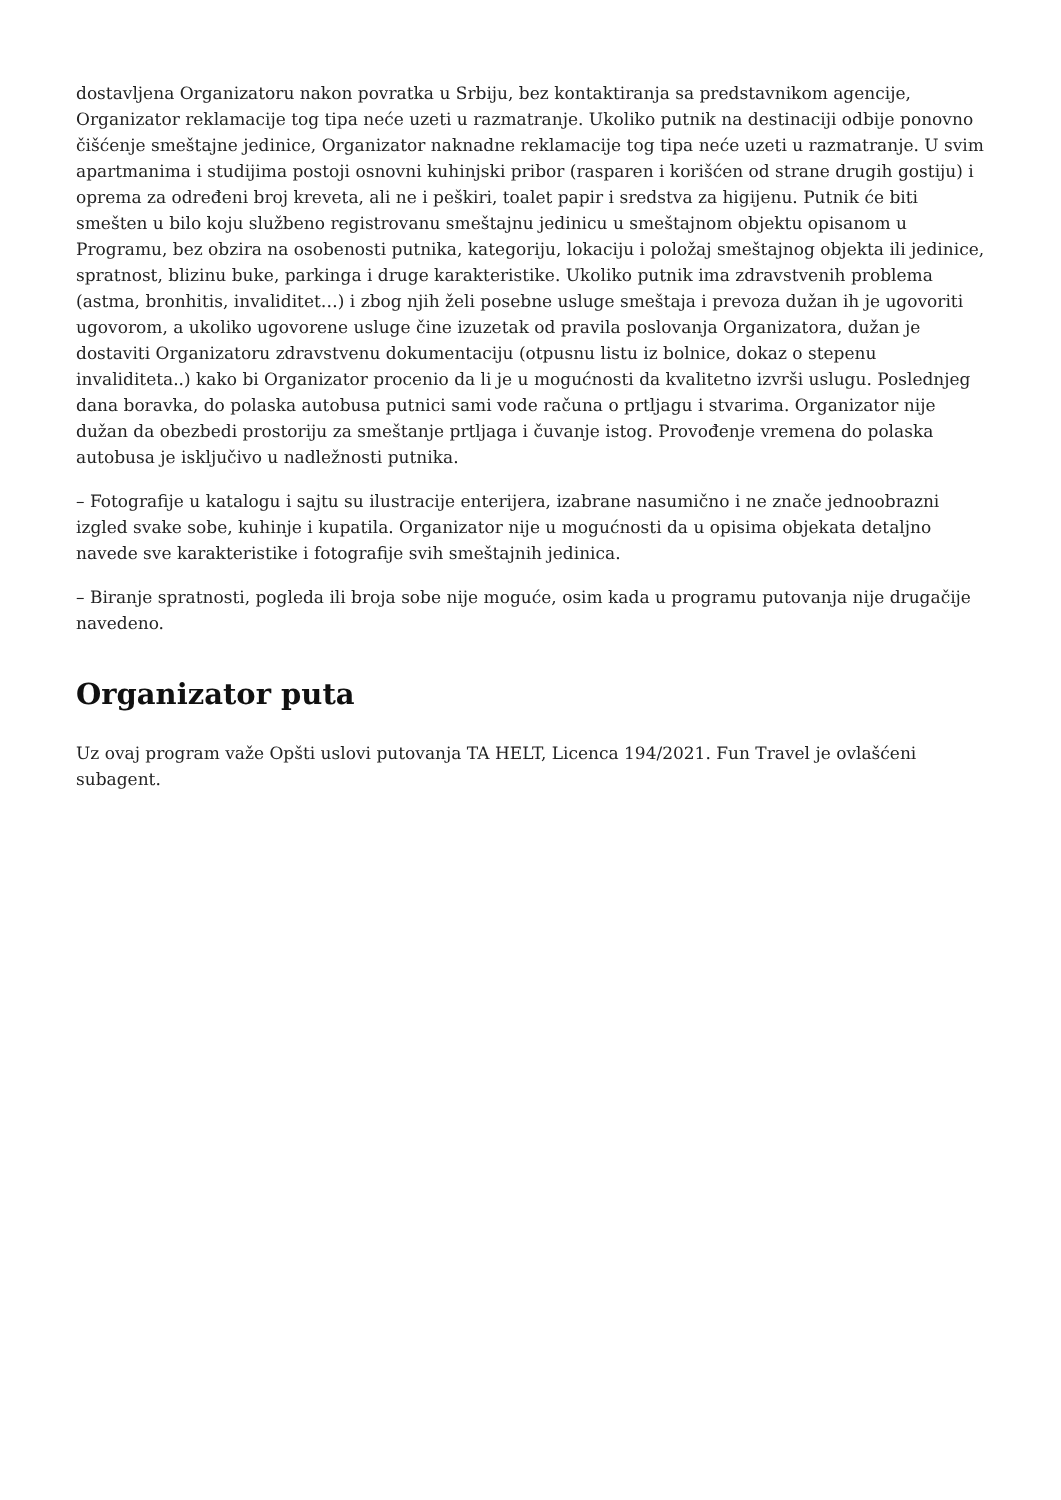dostavljena Organizatoru nakon povratka u Srbiju, bez kontaktiranja sa predstavnikom agencije, Organizator reklamacije tog tipa neće uzeti u razmatranje. Ukoliko putnik na destinaciji odbije ponovno čišćenje smeštajne jedinice, Organizator naknadne reklamacije tog tipa neće uzeti u razmatranje. U svim apartmanima i studijima postoji osnovni kuhinjski pribor (rasparen i korišćen od strane drugih gostiju) i oprema za određeni broj kreveta, ali ne i peškiri, toalet papir i sredstva za higijenu. Putnik će biti smešten u bilo koju službeno registrovanu smeštajnu jedinicu u smeštajnom objektu opisanom u Programu, bez obzira na osobenosti putnika, kategoriju, lokaciju i položaj smeštajnog objekta ili jedinice, spratnost, blizinu buke, parkinga i druge karakteristike. Ukoliko putnik ima zdravstvenih problema (astma, bronhitis, invaliditet…) i zbog njih želi posebne usluge smeštaja i prevoza dužan ih je ugovoriti ugovorom, a ukoliko ugovorene usluge čine izuzetak od pravila poslovanja Organizatora, dužan je dostaviti Organizatoru zdravstvenu dokumentaciju (otpusnu listu iz bolnice, dokaz o stepenu invaliditeta..) kako bi Organizator procenio da li je u mogućnosti da kvalitetno izvrši uslugu. Poslednjeg dana boravka, do polaska autobusa putnici sami vode računa o prtljagu i stvarima. Organizator nije dužan da obezbedi prostoriju za smeštanje prtljaga i čuvanje istog. Provođenje vremena do polaska autobusa je isključivo u nadležnosti putnika.
– Fotografije u katalogu i sajtu su ilustracije enterijera, izabrane nasumično i ne znače jednoobrazni izgled svake sobe, kuhinje i kupatila. Organizator nije u mogućnosti da u opisima objekata detaljno navede sve karakteristike i fotografije svih smeštajnih jedinica.
– Biranje spratnosti, pogleda ili broja sobe nije moguće, osim kada u programu putovanja nije drugačije navedeno.
Organizator puta
Uz ovaj program važe Opšti uslovi putovanja TA HELT, Licenca 194/2021. Fun Travel je ovlašćeni subagent.